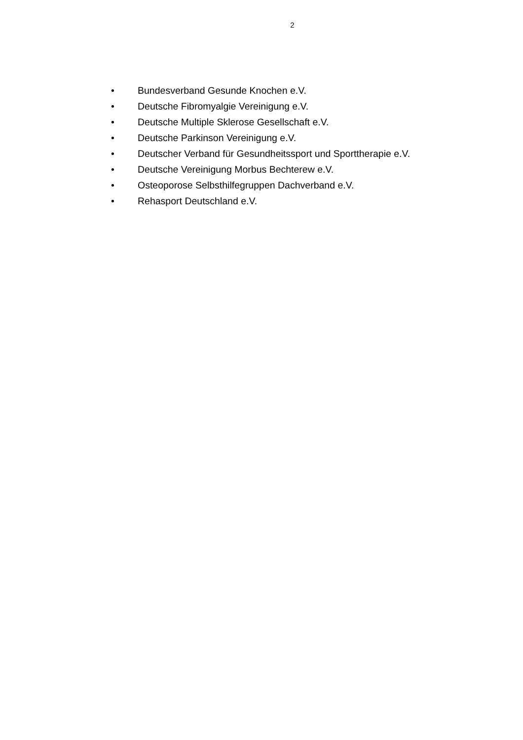2
• Bundesverband Gesunde Knochen e.V.
• Deutsche Fibromyalgie Vereinigung e.V.
• Deutsche Multiple Sklerose Gesellschaft e.V.
• Deutsche Parkinson Vereinigung e.V.
• Deutscher Verband für Gesundheitssport und Sporttherapie e.V.
• Deutsche Vereinigung Morbus Bechterew e.V.
• Osteoporose Selbsthilfegruppen Dachverband e.V.
• Rehasport Deutschland e.V.